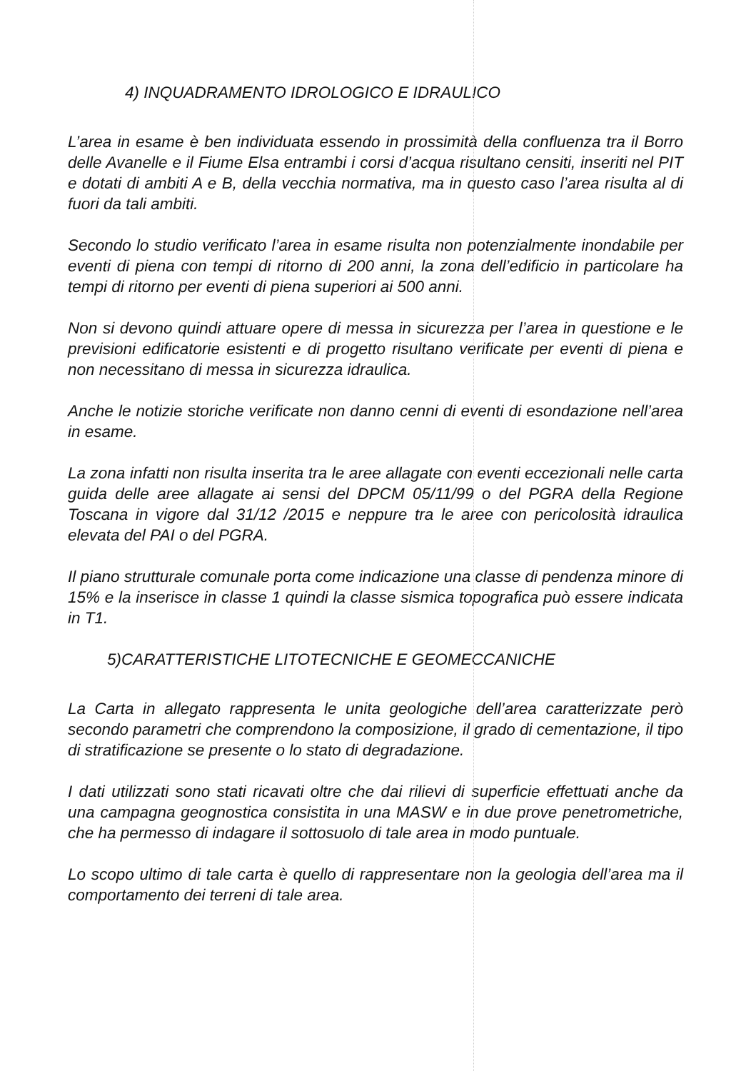4) INQUADRAMENTO IDROLOGICO E IDRAULICO
L’area in esame è ben individuata essendo in prossimità della confluenza tra il Borro delle Avanelle e il Fiume Elsa entrambi i corsi d’acqua risultano censiti, inseriti nel PIT e dotati di ambiti A e B, della vecchia normativa, ma in questo caso l’area risulta al di fuori da tali ambiti.
Secondo lo studio verificato l’area in esame risulta non potenzialmente inondabile per eventi di piena con tempi di ritorno di 200 anni, la zona dell’edificio in particolare ha tempi di ritorno per eventi di piena superiori ai 500 anni.
Non si devono quindi attuare opere di messa in sicurezza per l’area in questione e le previsioni edificatorie esistenti e di progetto risultano verificate per eventi di piena e non necessitano di messa in sicurezza idraulica.
Anche le notizie storiche verificate non danno cenni di eventi di esondazione nell’area in esame.
La zona infatti non risulta inserita tra le aree allagate con eventi eccezionali nelle carta guida delle aree allagate ai sensi del DPCM 05/11/99 o del PGRA della Regione Toscana in vigore dal 31/12 /2015 e neppure tra le aree con pericolosità idraulica elevata del PAI o del PGRA.
Il piano strutturale comunale porta come indicazione una classe di pendenza minore di 15% e la inserisce in classe 1 quindi la classe sismica topografica può essere indicata in T1.
5)CARATTERISTICHE LITOTECNICHE E GEOMECCANICHE
La Carta in allegato rappresenta le unita geologiche dell’area caratterizzate però secondo parametri che comprendono la composizione, il grado di cementazione, il tipo di stratificazione se presente o lo stato di degradazione.
I dati utilizzati sono stati ricavati oltre che dai rilievi di superficie effettuati anche da una campagna geognostica consistita in una MASW e in due prove penetrometriche, che ha permesso di indagare il sottosuolo di tale area in modo puntuale.
Lo scopo ultimo di tale carta è quello di rappresentare non la geologia dell’area ma il comportamento dei terreni di tale area.